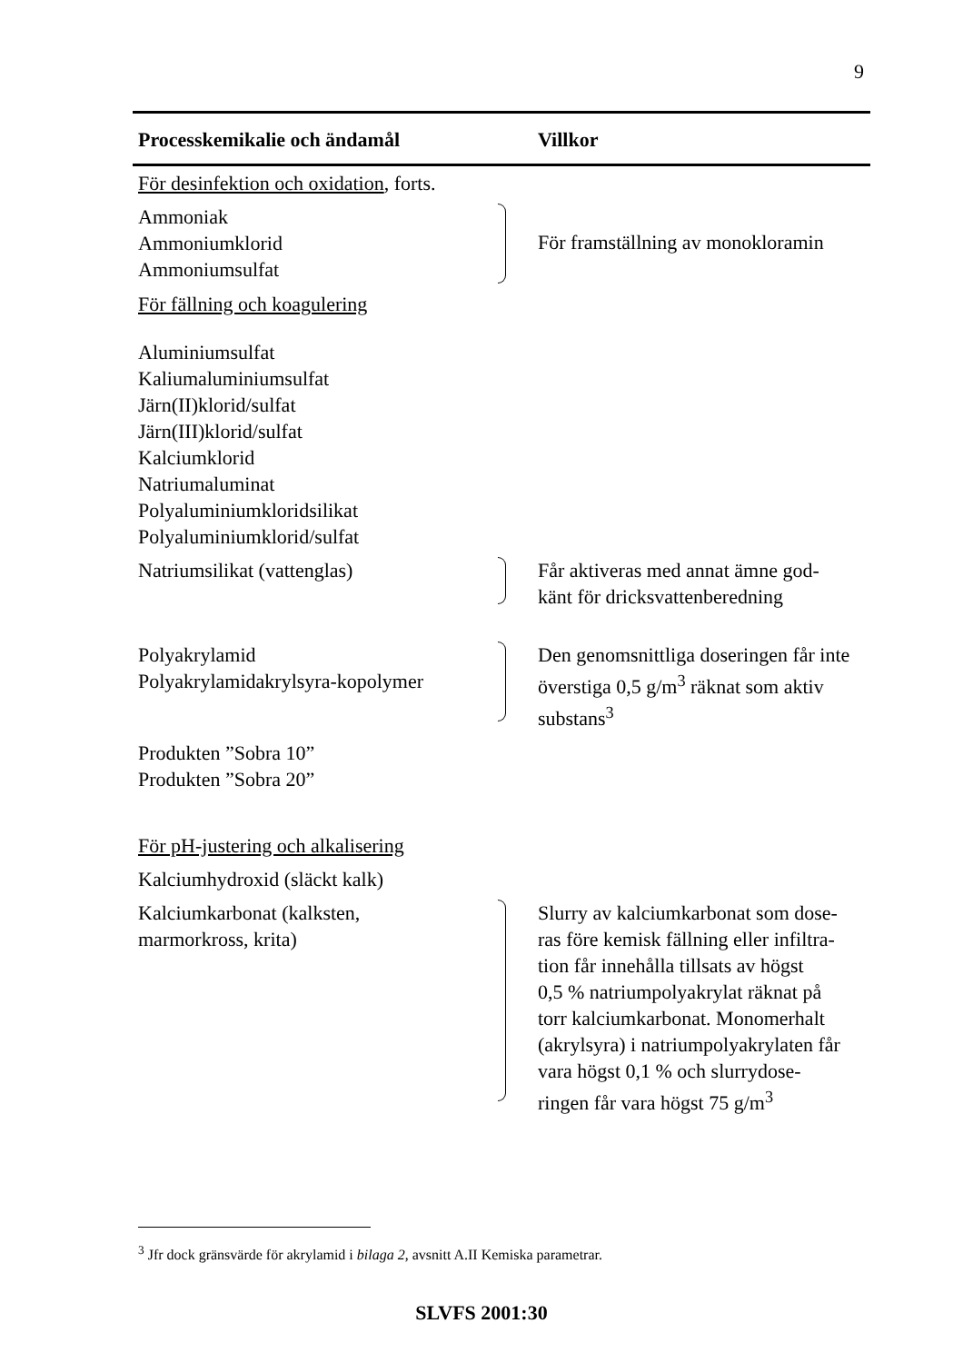9
| Processkemikalie och ändamål | | Villkor |
| --- | --- | --- |
| För desinfektion och oxidation , forts. | | |
| Ammoniak Ammoniumklorid Ammoniumsulfat | | För framställning av monokloramin |
| För fällning och koagulering | | |
| Aluminiumsulfat Kaliumaluminiumsulfat Järn(II)klorid/sulfat Järn(III)klorid/sulfat Kalciumklorid Natriumaluminat Polyaluminiumkloridsilikat Polyaluminiumklorid/sulfat | | |
| Natriumsilikat (vattenglas) | | Får aktiveras med annat ämne god- känt för dricksvattenberedning |
| Polyakrylamid Polyakrylamidakrylsyra-kopolymer | | Den genomsnittliga doseringen får inte överstiga 0,5 g/m<sup>3</sup> räknat som aktiv substans<sup>3</sup> |
| Produkten ”Sobra 10” Produkten ”Sobra 20” | | |
| För pH-justering och alkalisering | | |
| Kalciumhydroxid (släckt kalk) | | |
| Kalciumkarbonat (kalksten, marmorkross, krita) | | Slurry av kalciumkarbonat som dose- ras före kemisk fällning eller infiltra- tion får innehålla tillsats av högst 0,5 % natriumpolyakrylat räknat på torr kalciumkarbonat. Monomerhalt (akrylsyra) i natriumpolyakrylaten får vara högst 0,1 % och slurrydose- ringen får vara högst 75 g/m<sup>3</sup> |
<sup>3</sup> Jfr dock gränsvärde för akrylamid i bilaga 2, avsnitt A.II Kemiska parametrar.
SLVFS 2001:30